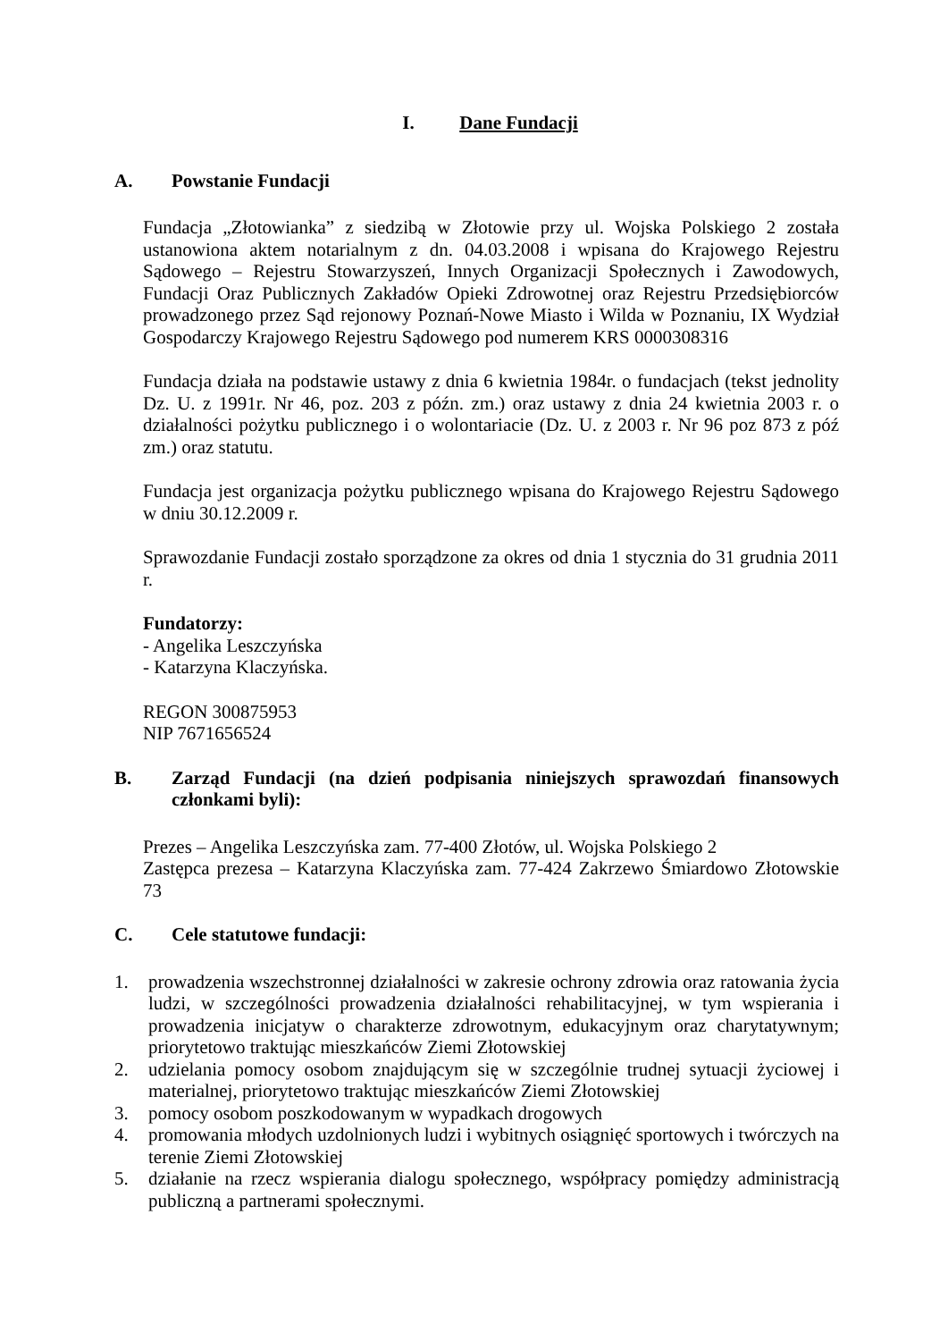I. Dane Fundacji
A. Powstanie Fundacji
Fundacja „Złotowianka” z siedzibą w Złotowie przy ul. Wojska Polskiego 2 została ustanowiona aktem notarialnym z dn. 04.03.2008 i wpisana do Krajowego Rejestru Sądowego – Rejestru Stowarzyszeń, Innych Organizacji Społecznych i Zawodowych, Fundacji Oraz Publicznych Zakładów Opieki Zdrowotnej oraz Rejestru Przedsiębiorców prowadzonego przez Sąd rejonowy Poznań-Nowe Miasto i Wilda w Poznaniu, IX Wydział Gospodarczy Krajowego Rejestru Sądowego pod numerem KRS 0000308316
Fundacja działa na podstawie ustawy z dnia 6 kwietnia 1984r. o fundacjach (tekst jednolity Dz. U. z 1991r. Nr 46, poz. 203 z późn. zm.) oraz ustawy z dnia 24 kwietnia 2003 r. o działalności pożytku publicznego i o wolontariacie (Dz. U. z 2003 r. Nr 96 poz 873 z póź zm.) oraz statutu.
Fundacja jest organizacja pożytku publicznego wpisana do Krajowego Rejestru Sądowego w dniu 30.12.2009 r.
Sprawozdanie Fundacji zostało sporządzone za okres od dnia 1 stycznia do 31 grudnia 2011 r.
Fundatorzy:
- Angelika Leszczyńska
- Katarzyna Klaczyńska.
REGON 300875953
NIP 7671656524
B. Zarząd Fundacji (na dzień podpisania niniejszych sprawozdań finansowych członkami byli):
Prezes – Angelika Leszczyńska zam. 77-400 Złotów, ul. Wojska Polskiego 2
Zastępca prezesa – Katarzyna Klaczyńska zam. 77-424 Zakrzewo Śmiardowo Złotowskie 73
C. Cele statutowe fundacji:
1. prowadzenia wszechstronnej działalności w zakresie ochrony zdrowia oraz ratowania życia ludzi, w szczególności prowadzenia działalności rehabilitacyjnej, w tym wspierania i prowadzenia inicjatyw o charakterze zdrowotnym, edukacyjnym oraz charytatywnym; priorytetowo traktując mieszkańców Ziemi Złotowskiej
2. udzielania pomocy osobom znajdującym się w szczególnie trudnej sytuacji życiowej i materialnej, priorytetowo traktując mieszkańców Ziemi Złotowskiej
3. pomocy osobom poszkodowanym w wypadkach drogowych
4. promowania młodych uzdolnionych ludzi i wybitnych osiągnięć sportowych i twórczych na terenie Ziemi Złotowskiej
5. działanie na rzecz wspierania dialogu społecznego, współpracy pomiędzy administracją publiczną a partnerami społecznymi.